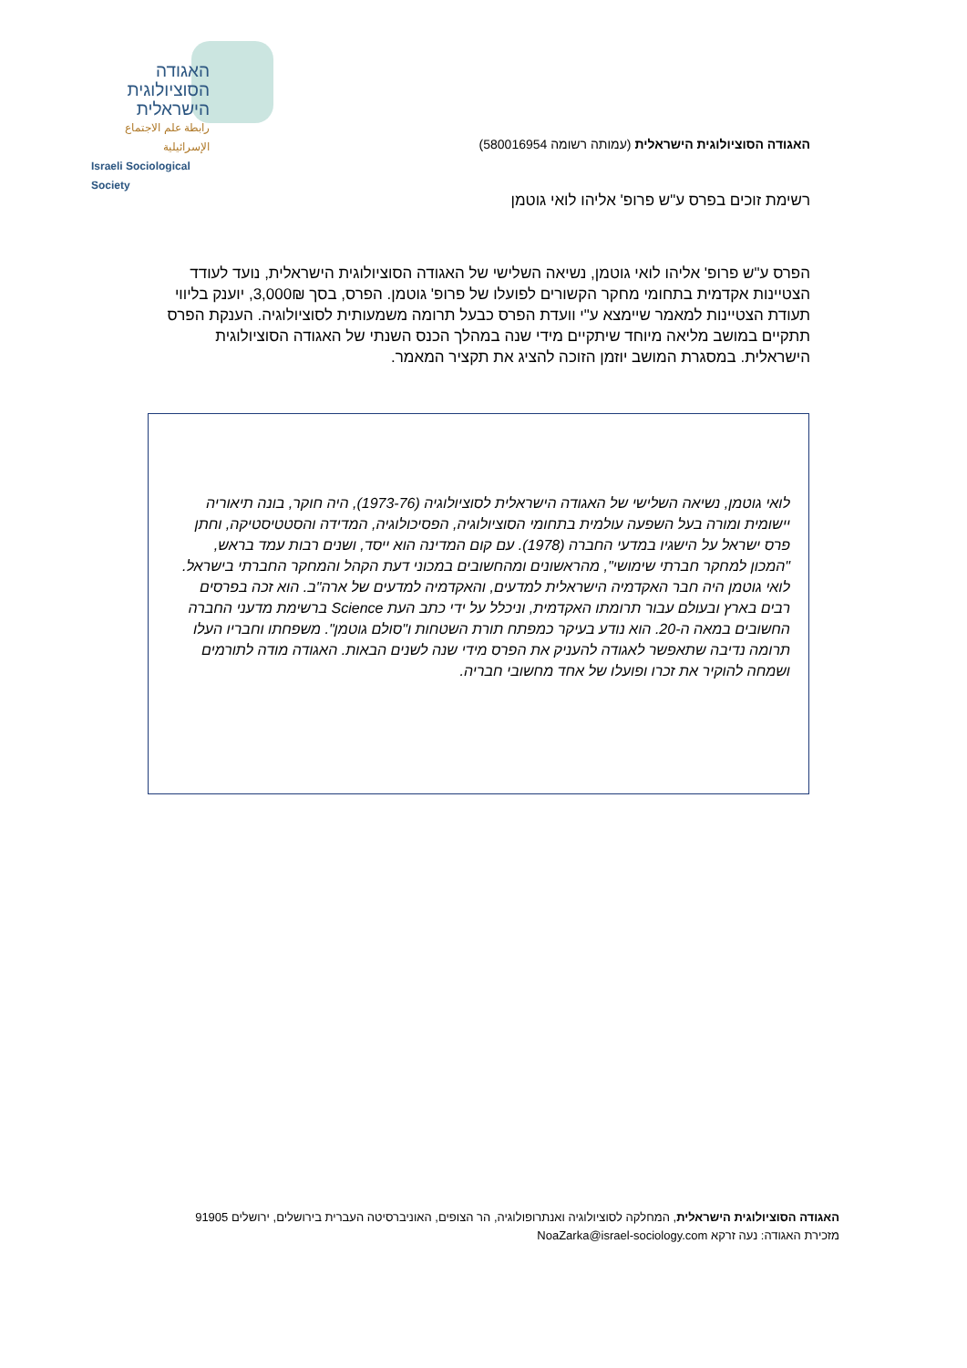האגודה
הסוציולוגית
הישראלית
رابطة علم الاجتماع الإسرائيلية
Israeli Sociological Society
האגודה הסוציולוגית הישראלית (עמותה רשומה 580016954)
רשימת זוכים בפרס ע"ש פרופ' אליהו לואי גוטמן
הפרס ע"ש פרופ' אליהו לואי גוטמן, נשיאה השלישי של האגודה הסוציולוגית הישראלית, נועד לעודד הצטיינות אקדמית בתחומי מחקר הקשורים לפועלו של פרופ' גוטמן. הפרס, בסך 3,000₪, יוענק בליווי תעודת הצטיינות למאמר שיימצא ע"י וועדת הפרס כבעל תרומה משמעותית לסוציולוגיה. הענקת הפרס תתקיים במושב מליאה מיוחד שיתקיים מידי שנה במהלך הכנס השנתי של האגודה הסוציולוגית הישראלית. במסגרת המושב יוזמן הזוכה להציג את תקציר המאמר.
לואי גוטמן, נשיאה השלישי של האגודה הישראלית לסוציולוגיה (1973-76), היה חוקר, בונה תיאוריה יישומית ומורה בעל השפעה עולמית בתחומי הסוציולוגיה, הפסיכולוגיה, המדידה והסטטיסטיקה, וחתן פרס ישראל על הישגיו במדעי החברה (1978). עם קום המדינה הוא ייסד, ושנים רבות עמד בראש, "המכון למחקר חברתי שימושי", מהראשונים ומהחשובים במכוני דעת הקהל והמחקר החברתי בישראל. לואי גוטמן היה חבר האקדמיה הישראלית למדעים, והאקדמיה למדעים של ארה"ב. הוא זכה בפרסים רבים בארץ ובעולם עבור תרומתו האקדמית, וניכלל על ידי כתב העת Science ברשימת מדעני החברה החשובים במאה ה-20. הוא נודע בעיקר כמפתח תורת השטחות ו"סולם גוטמן". משפחתו וחבריו העלו תרומה נדיבה שתאפשר לאגודה להעניק את הפרס מידי שנה לשנים הבאות. האגודה מודה לתורמים ושמחה להוקיר את זכרו ופועלו של אחד מחשובי חבריה.
האגודה הסוציולוגית הישראלית, המחלקה לסוציולוגיה ואנתרופולוגיה, הר הצופים, האוניברסיטה העברית בירושלים, ירושלים 91905
מזכירת האגודה: נעה זרקא NoaZarka@israel-sociology.com